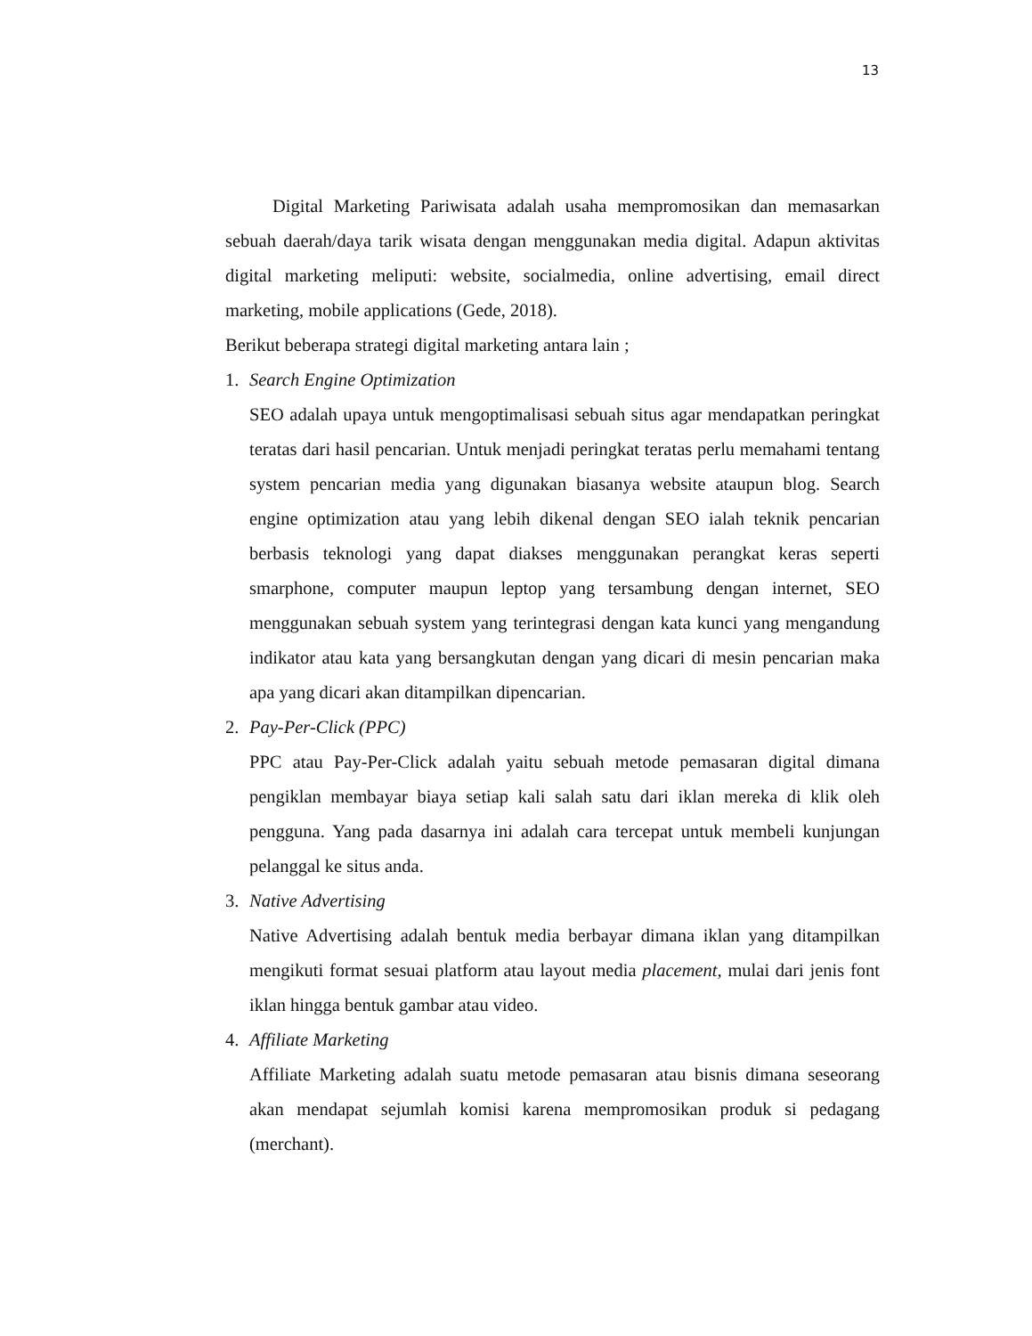13
Digital Marketing Pariwisata adalah usaha mempromosikan dan memasarkan sebuah daerah/daya tarik wisata dengan menggunakan media digital. Adapun aktivitas digital marketing meliputi: website, socialmedia, online advertising, email direct marketing, mobile applications (Gede, 2018).
Berikut beberapa strategi digital marketing antara lain ;
1. Search Engine Optimization
SEO adalah upaya untuk mengoptimalisasi sebuah situs agar mendapatkan peringkat teratas dari hasil pencarian. Untuk menjadi peringkat teratas perlu memahami tentang system pencarian media yang digunakan biasanya website ataupun blog. Search engine optimization atau yang lebih dikenal dengan SEO ialah teknik pencarian berbasis teknologi yang dapat diakses menggunakan perangkat keras seperti smarphone, computer maupun leptop yang tersambung dengan internet, SEO menggunakan sebuah system yang terintegrasi dengan kata kunci yang mengandung indikator atau kata yang bersangkutan dengan yang dicari di mesin pencarian maka apa yang dicari akan ditampilkan dipencarian.
2. Pay-Per-Click (PPC)
PPC atau Pay-Per-Click adalah yaitu sebuah metode pemasaran digital dimana pengiklan membayar biaya setiap kali salah satu dari iklan mereka di klik oleh pengguna. Yang pada dasarnya ini adalah cara tercepat untuk membeli kunjungan pelanggal ke situs anda.
3. Native Advertising
Native Advertising adalah bentuk media berbayar dimana iklan yang ditampilkan mengikuti format sesuai platform atau layout media placement, mulai dari jenis font iklan hingga bentuk gambar atau video.
4. Affiliate Marketing
Affiliate Marketing adalah suatu metode pemasaran atau bisnis dimana seseorang akan mendapat sejumlah komisi karena mempromosikan produk si pedagang (merchant).